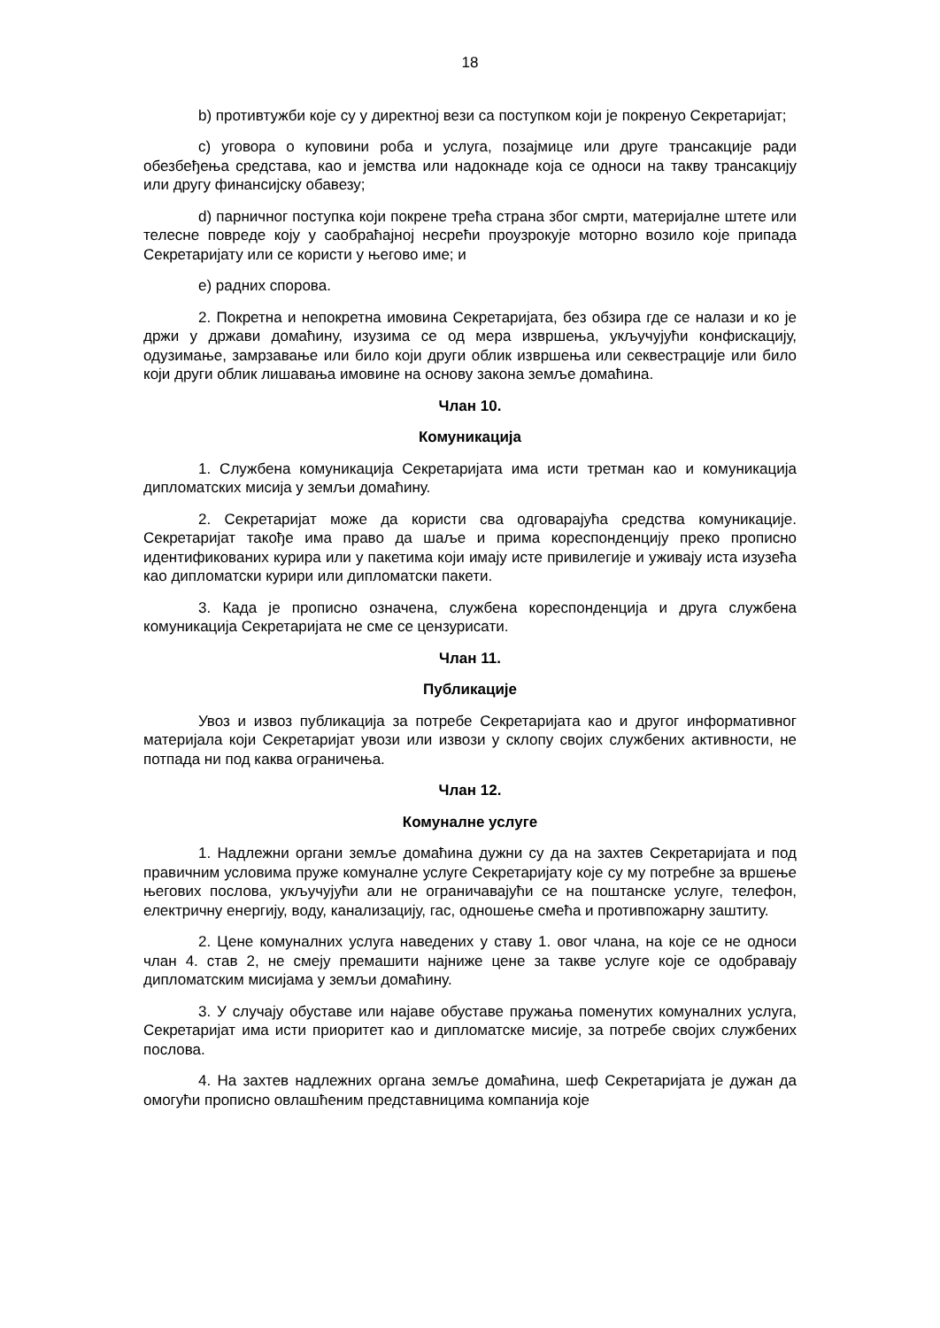18
b) противтужби које су у директној вези са поступком који је покренуо Секретаријат;
c) уговора о куповини роба и услуга, позајмице или друге трансакције ради обезбеђења средстава, као и јемства или надокнаде која се односи на такву трансакцију или другу финансијску обавезу;
d) парничног поступка који покрене трећа страна због смрти, материјалне штете или телесне повреде коју у саобраћајној несрећи проузрокује моторно возило које припада Секретаријату или се користи у његово име; и
e) радних спорова.
2. Покретна и непокретна имовина Секретаријата, без обзира где се налази и ко је држи у држави домаћину, изузима се од мера извршења, укључујући конфискацију, одузимање, замрзавање или било који други облик извршења или секвестрације или било који други облик лишавања имовине на основу закона земље домаћина.
Члан 10.
Комуникација
1. Службена комуникација Секретаријата има исти третман као и комуникација дипломатских мисија у земљи домаћину.
2. Секретаријат може да користи сва одговарајућа средства комуникације. Секретаријат такође има право да шаље и прима кореспонденцију преко прописно идентификованих курира или у пакетима који имају исте привилегије и уживају иста изузећа као дипломатски курири или дипломатски пакети.
3. Када је прописно означена, службена кореспонденција и друга службена комуникација Секретаријата не сме се цензурисати.
Члан 11.
Публикације
Увоз и извоз публикација за потребе Секретаријата као и другог информативног материјала који Секретаријат увози или извози у склопу својих службених активности, не потпада ни под каква ограничења.
Члан 12.
Комуналне услуге
1. Надлежни органи земље домаћина дужни су да на захтев Секретаријата и под правичним условима пруже комуналне услуге Секретаријату које су му потребне за вршење његових послова, укључујући али не ограничавајући се на поштанске услуге, телефон, електричну енергију, воду, канализацију, гас, одношење смећа и противпожарну заштиту.
2. Цене комуналних услуга наведених у ставу 1. овог члана, на које се не односи члан 4. став 2, не смеју премашити најниже цене за такве услуге које се одобравају дипломатским мисијама у земљи домаћину.
3. У случају обуставе или најаве обуставе пружања поменутих комуналних услуга, Секретаријат има исти приоритет као и дипломатске мисије, за потребе својих службених послова.
4. На захтев надлежних органа земље домаћина, шеф Секретаријата је дужан да омогући прописно овлашћеним представницима компанија које